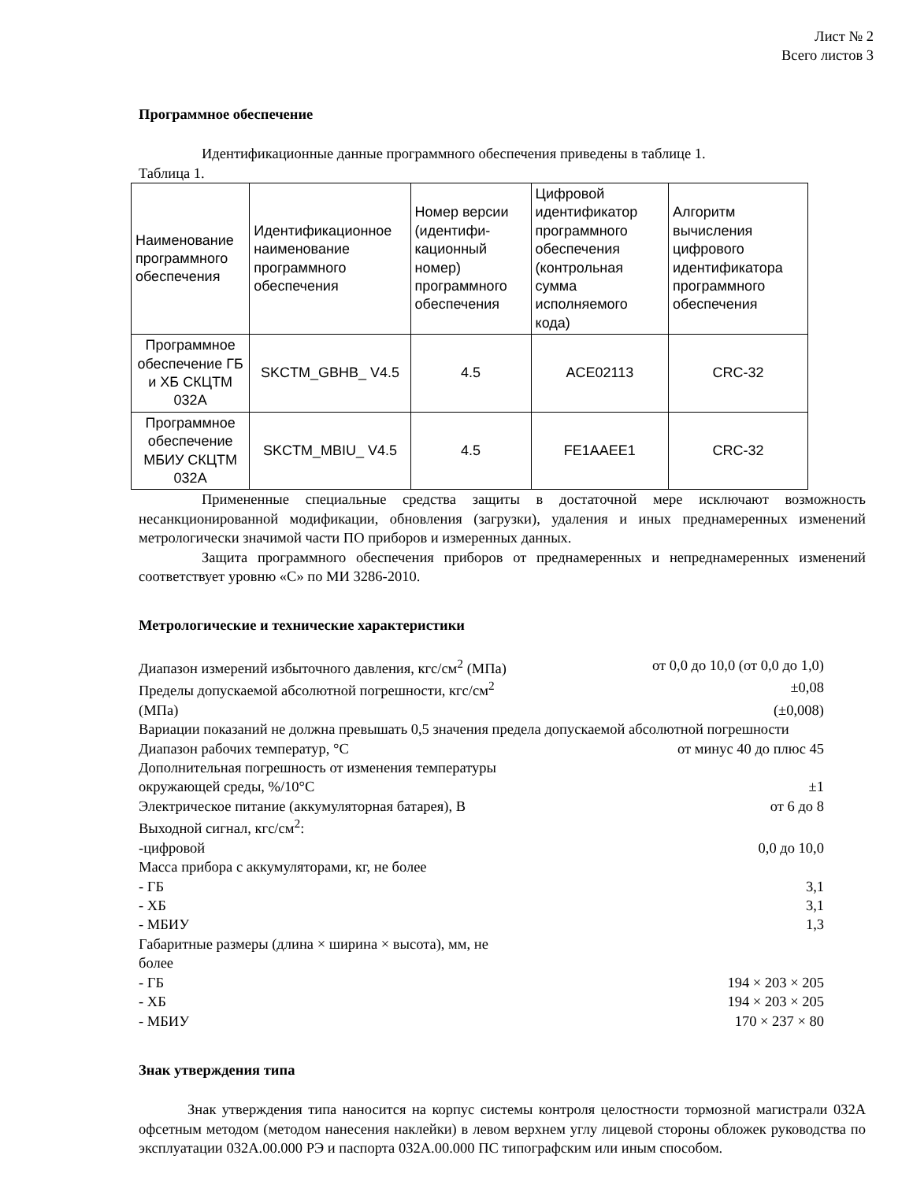Лист № 2
Всего листов 3
Программное обеспечение
Идентификационные данные программного обеспечения приведены в таблице 1.
Таблица 1.
| Наименование программного обеспечения | Идентификационное наименование программного обеспечения | Номер версии (идентифи-кационный номер) программного обеспечения | Цифровой идентификатор программного обеспечения (контрольная сумма исполняемого кода) | Алгоритм вычисления цифрового идентификатора программного обеспечения |
| Программное обеспечение ГБ и ХБ СКЦТМ 032А | SKCTM_GBHB_ V4.5 | 4.5 | ACE02113 | CRC-32 |
| Программное обеспечение МБИУ СКЦТМ 032А | SKCTM_MBIU_ V4.5 | 4.5 | FE1AAEE1 | CRC-32 |
Примененные специальные средства защиты в достаточной мере исключают возможность несанкционированной модификации, обновления (загрузки), удаления и иных преднамеренных изменений метрологически значимой части ПО приборов и измеренных данных.
Защита программного обеспечения приборов от преднамеренных и непреднамеренных изменений соответствует уровню «С» по МИ 3286-2010.
Метрологические и технические характеристики
Диапазон измерений избыточного давления, кгс/см<sup>2</sup> (МПа) от 0,0 до 10,0 (от 0,0 до 1,0)
Пределы допускаемой абсолютной погрешности, кгс/см<sup>2</sup> ±0,08
(МПа) (±0,008)
Вариации показаний не должна превышать 0,5 значения предела допускаемой абсолютной погрешности
Диапазон рабочих температур, °С от минус 40 до плюс 45
Дополнительная погрешность от изменения температуры
окружающей среды, %/10°С ±1
Электрическое питание (аккумуляторная батарея), В от 6 до 8
Выходной сигнал, кгс/см<sup>2</sup>:
-цифровой 0,0 до 10,0
Масса прибора с аккумуляторами, кг, не более
- ГБ 3,1
- ХБ 3,1
- МБИУ 1,3
Габаритные размеры (длина × ширина × высота), мм, не
более
- ГБ 194 × 203 × 205
- ХБ 194 × 203 × 205
- МБИУ 170 × 237 × 80
Знак утверждения типа
Знак утверждения типа наносится на корпус системы контроля целостности тормозной магистрали 032А офсетным методом (методом нанесения наклейки) в левом верхнем углу лицевой стороны обложек руководства по эксплуатации 032А.00.000 РЭ и паспорта 032А.00.000 ПС типографским или иным способом.